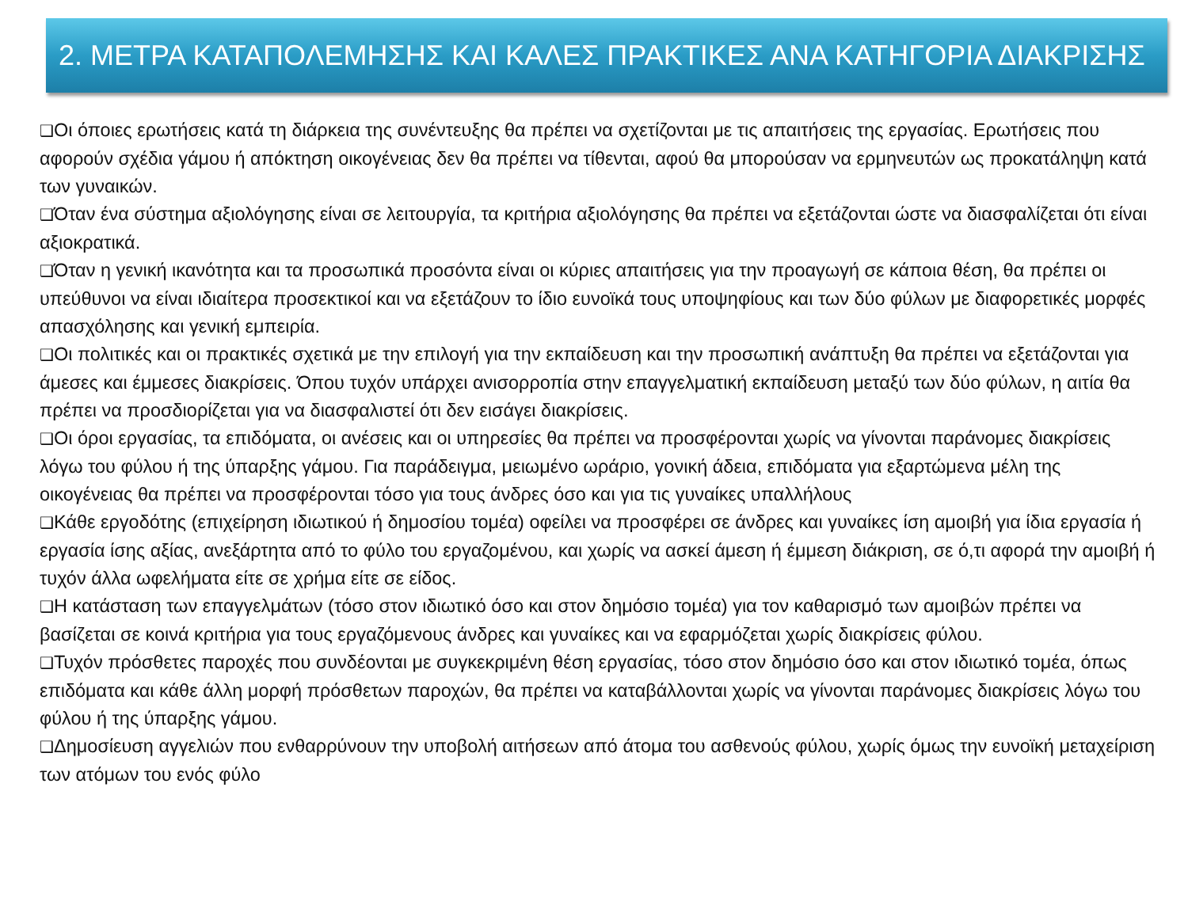2. ΜΕΤΡΑ ΚΑΤΑΠΟΛΕΜΗΣΗΣ ΚΑΙ ΚΑΛΕΣ ΠΡΑΚΤΙΚΕΣ ΑΝΑ ΚΑΤΗΓΟΡΙΑ ΔΙΑΚΡΙΣΗΣ
❑Οι όποιες ερωτήσεις κατά τη διάρκεια της συνέντευξης θα πρέπει να σχετίζονται με τις απαιτήσεις της εργασίας. Ερωτήσεις που αφορούν σχέδια γάμου ή απόκτηση οικογένειας δεν θα πρέπει να τίθενται, αφού θα μπορούσαν να ερμηνευτών ως προκατάληψη κατά των γυναικών.
❑Όταν ένα σύστημα αξιολόγησης είναι σε λειτουργία, τα κριτήρια αξιολόγησης θα πρέπει να εξετάζονται ώστε να διασφαλίζεται ότι είναι αξιοκρατικά.
❑Όταν η γενική ικανότητα και τα προσωπικά προσόντα είναι οι κύριες απαιτήσεις για την προαγωγή σε κάποια θέση, θα πρέπει οι υπεύθυνοι να είναι ιδιαίτερα προσεκτικοί και να εξετάζουν το ίδιο ευνοϊκά τους υποψηφίους και των δύο φύλων με διαφορετικές μορφές απασχόλησης και γενική εμπειρία.
❑Οι πολιτικές και οι πρακτικές σχετικά με την επιλογή για την εκπαίδευση και την προσωπική ανάπτυξη θα πρέπει να εξετάζονται για άμεσες και έμμεσες διακρίσεις. Όπου τυχόν υπάρχει ανισορροπία στην επαγγελματική εκπαίδευση μεταξύ των δύο φύλων, η αιτία θα πρέπει να προσδιορίζεται για να διασφαλιστεί ότι δεν εισάγει διακρίσεις.
❑Οι όροι εργασίας, τα επιδόματα, οι ανέσεις και οι υπηρεσίες θα πρέπει να προσφέρονται χωρίς να γίνονται παράνομες διακρίσεις λόγω του φύλου ή της ύπαρξης γάμου. Για παράδειγμα, μειωμένο ωράριο, γονική άδεια, επιδόματα για εξαρτώμενα μέλη της οικογένειας θα πρέπει να προσφέρονται τόσο για τους άνδρες όσο και για τις γυναίκες υπαλλήλους
❑Κάθε εργοδότης (επιχείρηση ιδιωτικού ή δημοσίου τομέα) οφείλει να προσφέρει σε άνδρες και γυναίκες ίση αμοιβή για ίδια εργασία ή εργασία ίσης αξίας, ανεξάρτητα από το φύλο του εργαζομένου, και χωρίς να ασκεί άμεση ή έμμεση διάκριση, σε ό,τι αφορά την αμοιβή ή τυχόν άλλα ωφελήματα είτε σε χρήμα είτε σε είδος.
❑Η κατάσταση των επαγγελμάτων (τόσο στον ιδιωτικό όσο και στον δημόσιο τομέα) για τον καθαρισμό των αμοιβών πρέπει να βασίζεται σε κοινά κριτήρια για τους εργαζόμενους άνδρες και γυναίκες και να εφαρμόζεται χωρίς διακρίσεις φύλου.
❑Τυχόν πρόσθετες παροχές που συνδέονται με συγκεκριμένη θέση εργασίας, τόσο στον δημόσιο όσο και στον ιδιωτικό τομέα, όπως επιδόματα και κάθε άλλη μορφή πρόσθετων παροχών, θα πρέπει να καταβάλλονται χωρίς να γίνονται παράνομες διακρίσεις λόγω του φύλου ή της ύπαρξης γάμου.
❑Δημοσίευση αγγελιών που ενθαρρύνουν την υποβολή αιτήσεων από άτομα του ασθενούς φύλου, χωρίς όμως την ευνοϊκή μεταχείριση των ατόμων του ενός φύλο